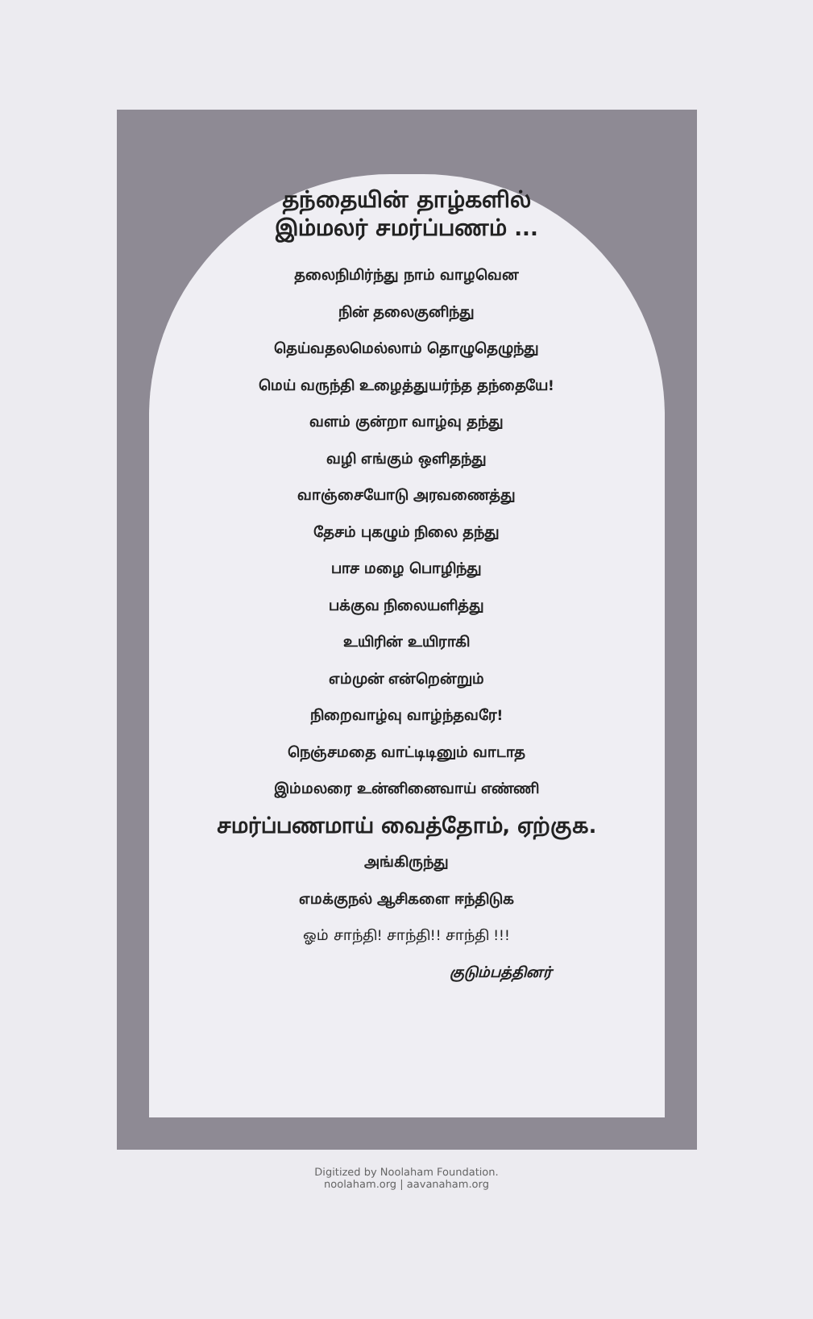தந்தையின் தாழ்களில்
இம்மலர் சமர்ப்பணம் ...
தலைநிமிர்ந்து நாம் வாழவென
நின் தலைகுனிந்து
தெய்வதலமெல்லாம் தொழுதெழுந்து
மெய் வருந்தி உழைத்துயர்ந்த தந்தையே!
வளம் குன்றா வாழ்வு தந்து
வழி எங்கும் ஒளிதந்து
வாஞ்சையோடு அரவணைத்து
தேசம் புகழும் நிலை தந்து
பாச மழை பொழிந்து
பக்குவ நிலையளித்து
உயிரின் உயிராகி
எம்முன் என்றென்றும்
நிறைவாழ்வு வாழ்ந்தவரே!
நெஞ்சமதை வாட்டிடினும் வாடாத
இம்மலரை உன்னினைவாய் எண்ணி
சமர்ப்பணமாய் வைத்தோம், ஏற்குக.
அங்கிருந்து
எமக்குநல் ஆசிகளை ஈந்திடுக
ஓம் சாந்தி! சாந்தி!! சாந்தி !!!
குடும்பத்தினர்
Digitized by Noolaham Foundation.
noolaham.org | aavanaham.org